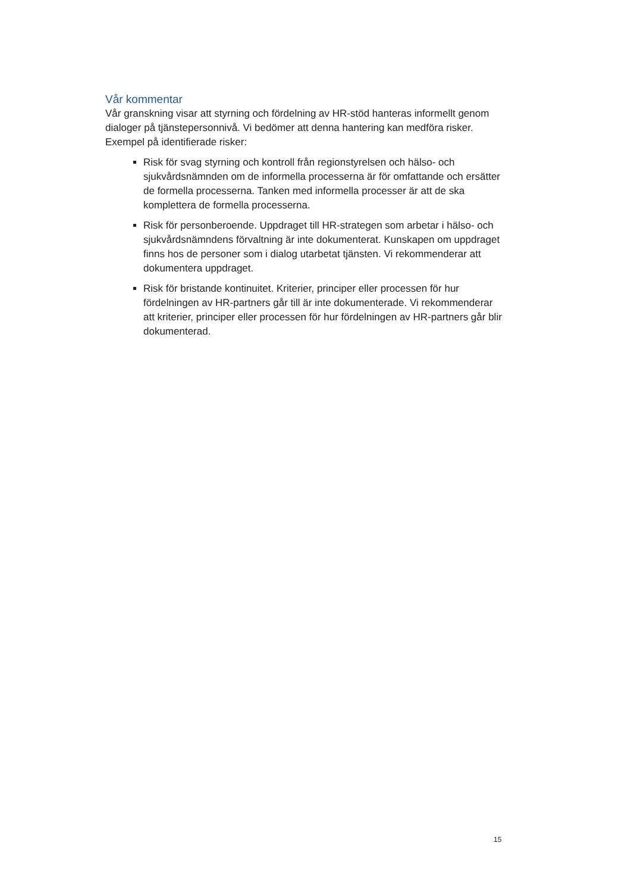Vår kommentar
Vår granskning visar att styrning och fördelning av HR-stöd hanteras informellt genom dialoger på tjänstepersonnivå. Vi bedömer att denna hantering kan medföra risker. Exempel på identifierade risker:
Risk för svag styrning och kontroll från regionstyrelsen och hälso- och sjukvårdsnämnden om de informella processerna är för omfattande och ersätter de formella processerna. Tanken med informella processer är att de ska komplettera de formella processerna.
Risk för personberoende. Uppdraget till HR-strategen som arbetar i hälso- och sjukvårdsnämndens förvaltning är inte dokumenterat. Kunskapen om uppdraget finns hos de personer som i dialog utarbetat tjänsten. Vi rekommenderar att dokumentera uppdraget.
Risk för bristande kontinuitet. Kriterier, principer eller processen för hur fördelningen av HR-partners går till är inte dokumenterade. Vi rekommenderar att kriterier, principer eller processen för hur fördelningen av HR-partners går blir dokumenterad.
15